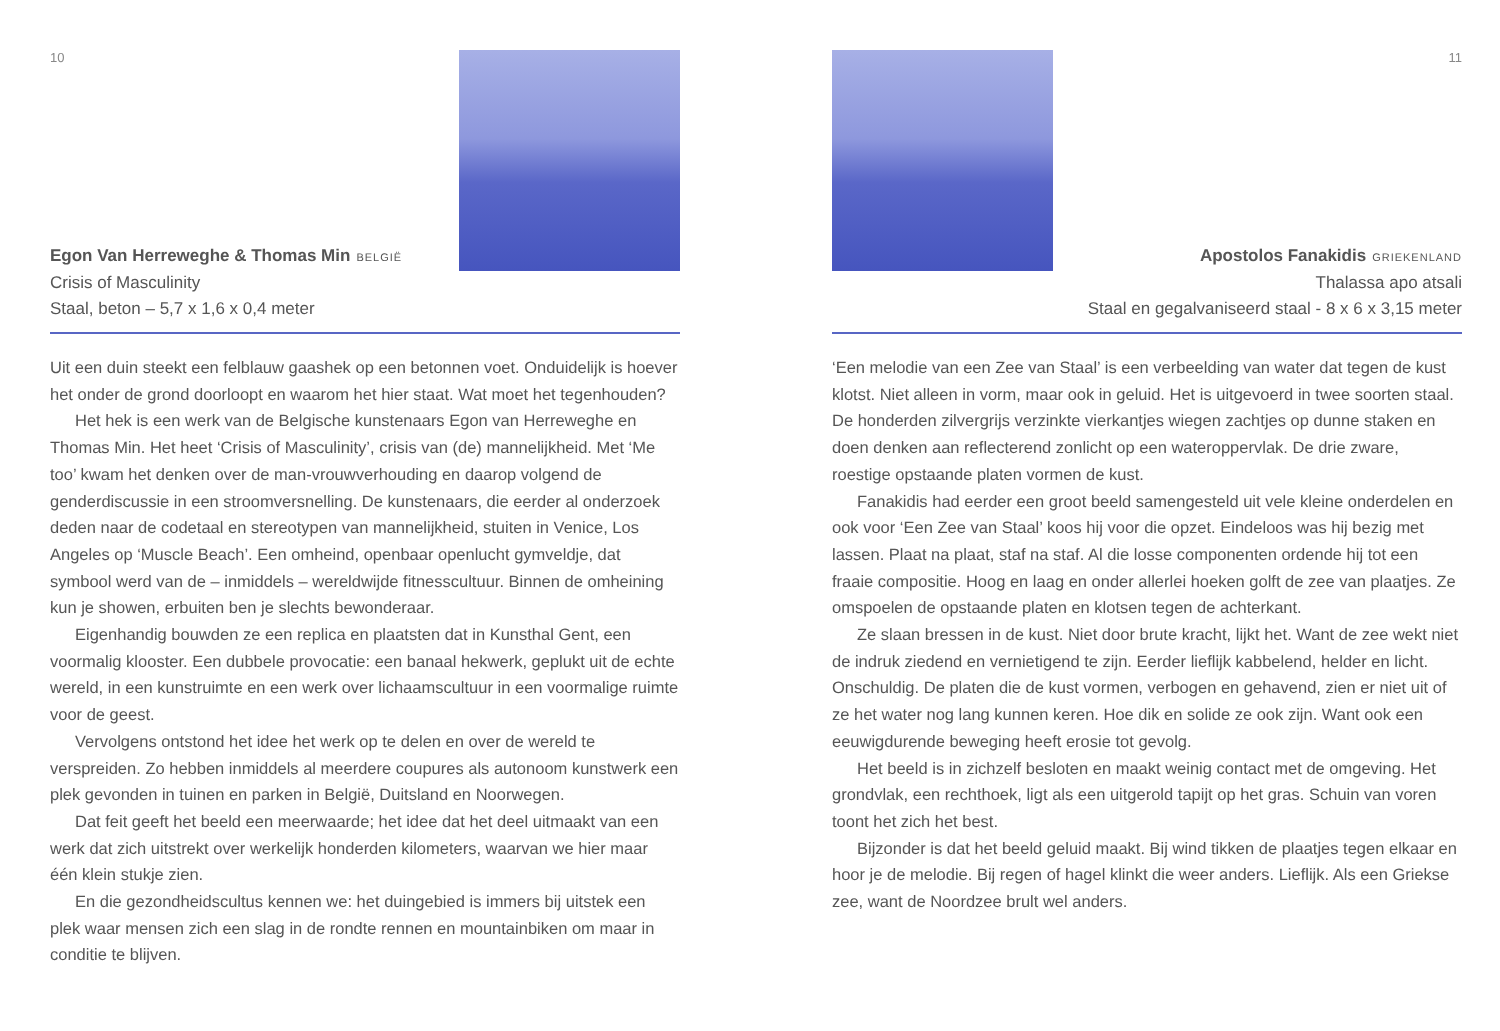10
Egon Van Herreweghe & Thomas Min BELGIË
Crisis of Masculinity
Staal, beton – 5,7 x 1,6 x 0,4 meter
Uit een duin steekt een felblauw gaashek op een betonnen voet. Onduidelijk is hoever het onder de grond doorloopt en waarom het hier staat. Wat moet het tegenhouden?
Het hek is een werk van de Belgische kunstenaars Egon van Herreweghe en Thomas Min. Het heet ‘Crisis of Masculinity’, crisis van (de) mannelijkheid. Met ‘Me too’ kwam het denken over de man-vrouwverhouding en daarop volgend de genderdiscussie in een stroomversnelling. De kunstenaars, die eerder al onderzoek deden naar de codetaal en stereotypen van mannelijkheid, stuiten in Venice, Los Angeles op ‘Muscle Beach’. Een omheind, openbaar openlucht gymveldje, dat symbool werd van de – inmiddels – wereldwijde fitnesscultuur. Binnen de omheining kun je showen, erbuiten ben je slechts bewonderaar.
Eigenhandig bouwden ze een replica en plaatsten dat in Kunsthal Gent, een voormalig klooster. Een dubbele provocatie: een banaal hekwerk, geplukt uit de echte wereld, in een kunstruimte en een werk over lichaamscultuur in een voormalige ruimte voor de geest.
Vervolgens ontstond het idee het werk op te delen en over de wereld te verspreiden. Zo hebben inmiddels al meerdere coupures als autonoom kunstwerk een plek gevonden in tuinen en parken in België, Duitsland en Noorwegen.
Dat feit geeft het beeld een meerwaarde; het idee dat het deel uitmaakt van een werk dat zich uitstrekt over werkelijk honderden kilometers, waarvan we hier maar één klein stukje zien.
En die gezondheidscultus kennen we: het duingebied is immers bij uitstek een plek waar mensen zich een slag in de rondte rennen en mountainbiken om maar in conditie te blijven.
11
Apostolos Fanakidis GRIEKENLAND
Thalassa apo atsali
Staal en gegalvaniseerd staal - 8 x 6 x 3,15 meter
‘Een melodie van een Zee van Staal’ is een verbeelding van water dat tegen de kust klotst. Niet alleen in vorm, maar ook in geluid. Het is uitgevoerd in twee soorten staal. De honderden zilvergrijs verzinkte vierkantjes wiegen zachtjes op dunne staken en doen denken aan reflecterend zonlicht op een wateroppervlak. De drie zware, roestige opstaande platen vormen de kust.
Fanakidis had eerder een groot beeld samengesteld uit vele kleine onderdelen en ook voor ‘Een Zee van Staal’ koos hij voor die opzet. Eindeloos was hij bezig met lassen. Plaat na plaat, staf na staf. Al die losse componenten ordende hij tot een fraaie compositie. Hoog en laag en onder allerlei hoeken golft de zee van plaatjes. Ze omspoelen de opstaande platen en klotsen tegen de achterkant.
Ze slaan bressen in de kust. Niet door brute kracht, lijkt het. Want de zee wekt niet de indruk ziedend en vernietigend te zijn. Eerder lieflijk kabbelend, helder en licht. Onschuldig. De platen die de kust vormen, verbogen en gehavend, zien er niet uit of ze het water nog lang kunnen keren. Hoe dik en solide ze ook zijn. Want ook een eeuwigdurende beweging heeft erosie tot gevolg.
Het beeld is in zichzelf besloten en maakt weinig contact met de omgeving. Het grondvlak, een rechthoek, ligt als een uitgerold tapijt op het gras. Schuin van voren toont het zich het best.
Bijzonder is dat het beeld geluid maakt. Bij wind tikken de plaatjes tegen elkaar en hoor je de melodie. Bij regen of hagel klinkt die weer anders. Lieflijk. Als een Griekse zee, want de Noordzee brult wel anders.